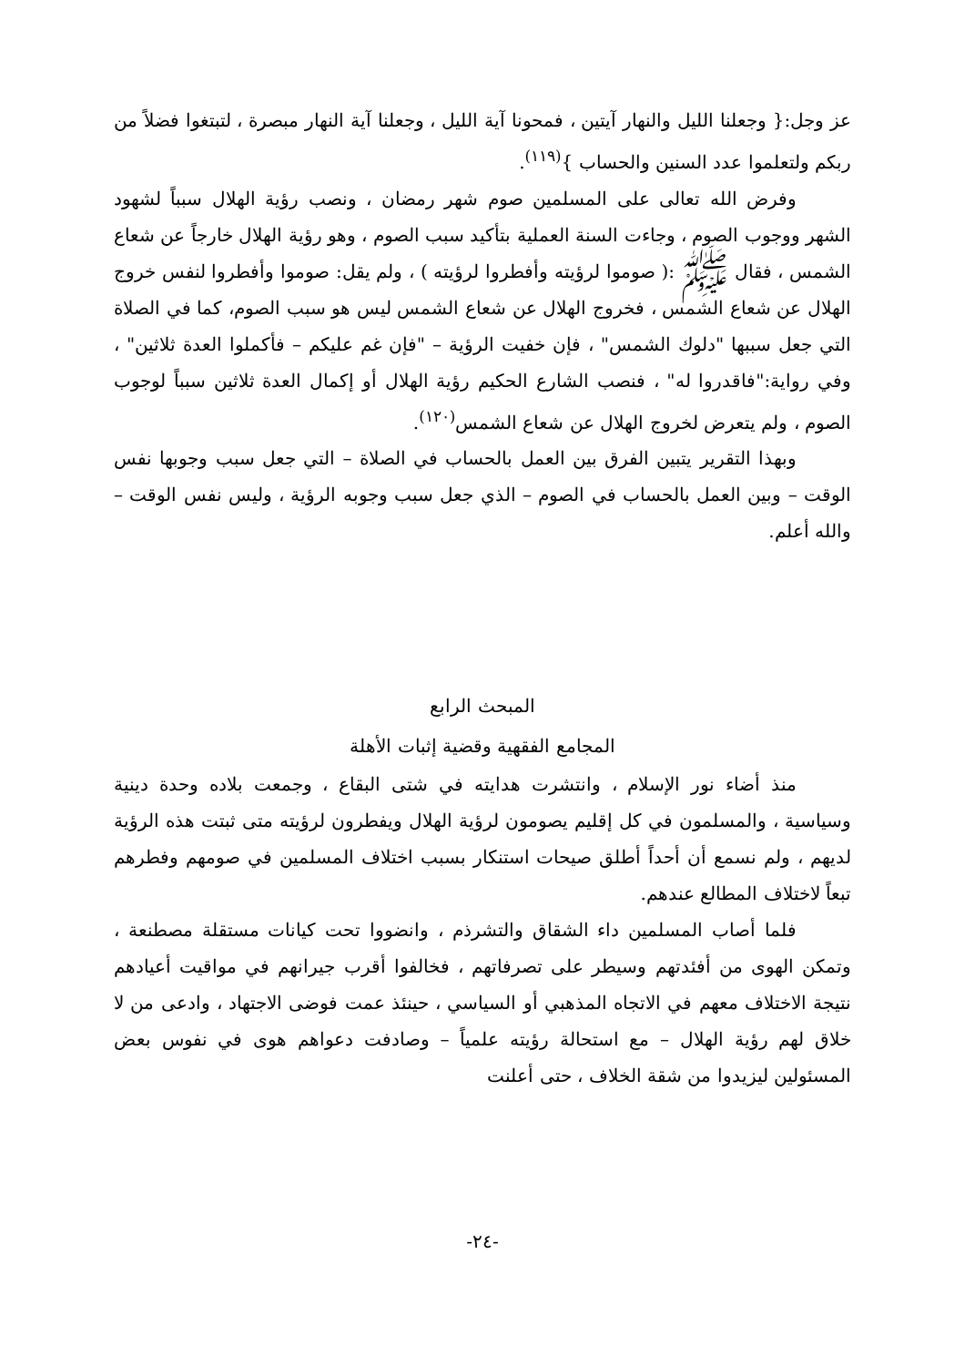عز وجل:{ وجعلنا الليل والنهار آيتين ، فمحونا آية الليل ، وجعلنا آية النهار مبصرة ، لتبتغوا فضلاً من ربكم ولتعلموا عدد السنين والحساب }<sup>(١١٩)</sup>.
وفرض الله تعالى على المسلمين صوم شهر رمضان ، ونصب رؤية الهلال سبباً لشهود الشهر ووجوب الصوم ، وجاءت السنة العملية بتأكيد سبب الصوم ، وهو رؤية الهلال خارجاً عن شعاع الشمس ، فقال ﷺ :( صوموا لرؤيته وأفطروا لرؤيته ) ، ولم يقل: صوموا وأفطروا لنفس خروج الهلال عن شعاع الشمس ، فخروج الهلال عن شعاع الشمس ليس هو سبب الصوم، كما في الصلاة التي جعل سببها "دلوك الشمس" ، فإن خفيت الرؤية – "فإن غم عليكم – فأكملوا العدة ثلاثين" ، وفي رواية:"فاقدروا له" ، فنصب الشارع الحكيم رؤية الهلال أو إكمال العدة ثلاثين سبباً لوجوب الصوم ، ولم يتعرض لخروج الهلال عن شعاع الشمس<sup>(١٢٠)</sup>.
وبهذا التقرير يتبين الفرق بين العمل بالحساب في الصلاة – التي جعل سبب وجوبها نفس الوقت – وبين العمل بالحساب في الصوم – الذي جعل سبب وجوبه الرؤية ، وليس نفس الوقت – والله أعلم.
المبحث الرابع
المجامع الفقهية وقضية إثبات الأهلة
منذ أضاء نور الإسلام ، وانتشرت هدايته في شتى البقاع ، وجمعت بلاده وحدة دينية وسياسية ، والمسلمون في كل إقليم يصومون لرؤية الهلال ويفطرون لرؤيته متى ثبتت هذه الرؤية لديهم ، ولم نسمع أن أحداً أطلق صيحات استنكار بسبب اختلاف المسلمين في صومهم وفطرهم تبعاً لاختلاف المطالع عندهم.
فلما أصاب المسلمين داء الشقاق والتشرذم ، وانضووا تحت كيانات مستقلة مصطنعة ، وتمكن الهوى من أفئدتهم وسيطر على تصرفاتهم ، فخالفوا أقرب جيرانهم في مواقيت أعيادهم نتيجة الاختلاف معهم في الاتجاه المذهبي أو السياسي ، حينئذ عمت فوضى الاجتهاد ، وادعى من لا خلاق لهم رؤية الهلال – مع استحالة رؤيته علمياً – وصادفت دعواهم هوى في نفوس بعض المسئولين ليزيدوا من شقة الخلاف ، حتى أعلنت
-٢٤-